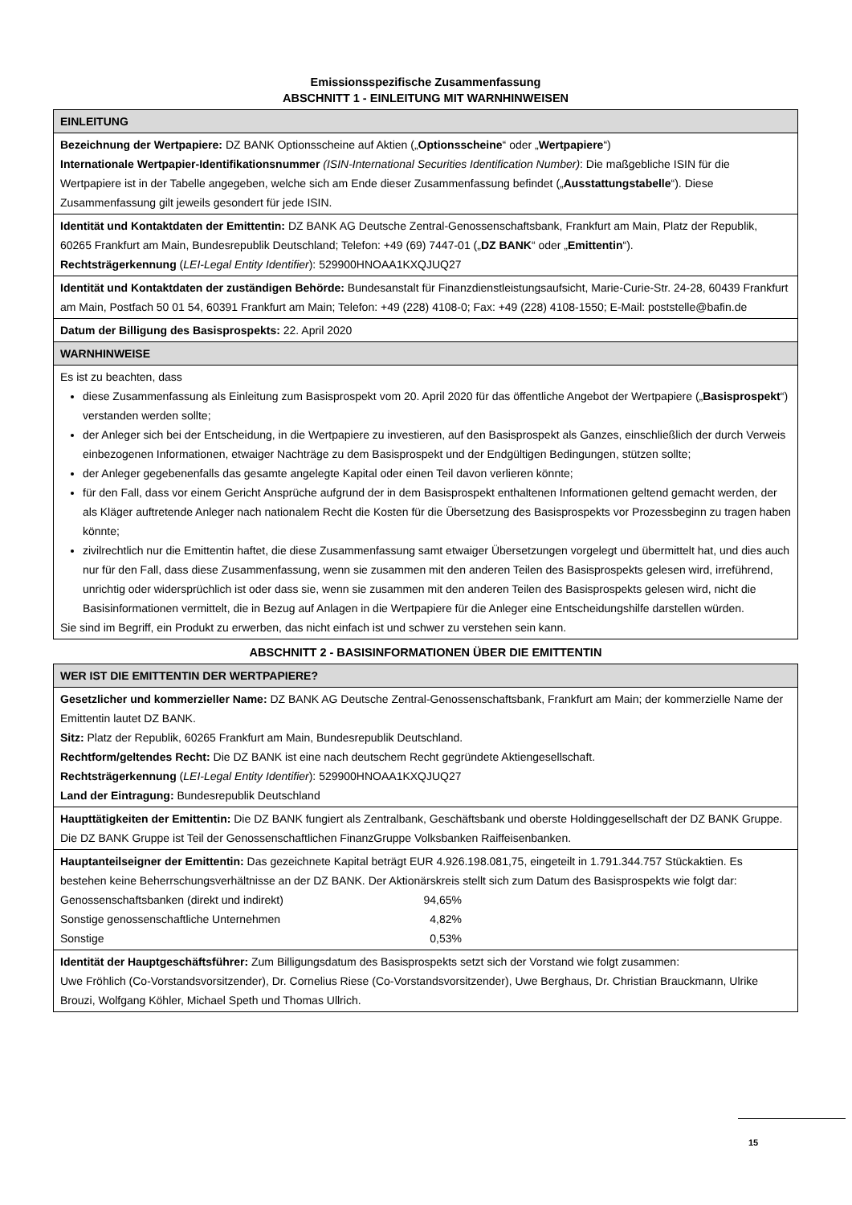Emissionsspezifische Zusammenfassung
ABSCHNITT 1 - EINLEITUNG MIT WARNHINWEISEN
| EINLEITUNG |
| --- |
| Bezeichnung der Wertpapiere: DZ BANK Optionsscheine auf Aktien („ Optionsscheine “ oder „ Wertpapiere “) Internationale Wertpapier-Identifikationsnummer (ISIN-International Securities Identification Number) : Die maßgebliche ISIN für die Wertpapiere ist in der Tabelle angegeben, welche sich am Ende dieser Zusammenfassung befindet („ Ausstattungstabelle “). Diese Zusammenfassung gilt jeweils gesondert für jede ISIN. |
| Identität und Kontaktdaten der Emittentin: DZ BANK AG Deutsche Zentral-Genossenschaftsbank, Frankfurt am Main, Platz der Republik, 60265 Frankfurt am Main, Bundesrepublik Deutschland; Telefon: +49 (69) 7447-01 („ DZ BANK “ oder „ Emittentin “). Rechtsträgerkennung ( LEI-Legal Entity Identifier ): 529900HNOAA1KXQJUQ27 |
| Identität und Kontaktdaten der zuständigen Behörde: Bundesanstalt für Finanzdienstleistungsaufsicht, Marie-Curie-Str. 24-28, 60439 Frankfurt am Main, Postfach 50 01 54, 60391 Frankfurt am Main; Telefon: +49 (228) 4108-0; Fax: +49 (228) 4108-1550; E-Mail: poststelle@bafin.de |
| Datum der Billigung des Basisprospekts: 22. April 2020 |
| WARNHINWEISE |
| Es ist zu beachten, dass diese Zusammenfassung als Einleitung zum Basisprospekt vom 20. April 2020 für das öffentliche Angebot der Wertpapiere („ Basisprospekt “) verstanden werden sollte; der Anleger sich bei der Entscheidung, in die Wertpapiere zu investieren, auf den Basisprospekt als Ganzes, einschließlich der durch Verweis einbezogenen Informationen, etwaiger Nachträge zu dem Basisprospekt und der Endgültigen Bedingungen, stützen sollte; der Anleger gegebenenfalls das gesamte angelegte Kapital oder einen Teil davon verlieren könnte; für den Fall, dass vor einem Gericht Ansprüche aufgrund der in dem Basisprospekt enthaltenen Informationen geltend gemacht werden, der als Kläger auftretende Anleger nach nationalem Recht die Kosten für die Übersetzung des Basisprospekts vor Prozessbeginn zu tragen haben könnte; zivilrechtlich nur die Emittentin haftet, die diese Zusammenfassung samt etwaiger Übersetzungen vorgelegt und übermittelt hat, und dies auch nur für den Fall, dass diese Zusammenfassung, wenn sie zusammen mit den anderen Teilen des Basisprospekts gelesen wird, irreführend, unrichtig oder widersprüchlich ist oder dass sie, wenn sie zusammen mit den anderen Teilen des Basisprospekts gelesen wird, nicht die Basisinformationen vermittelt, die in Bezug auf Anlagen in die Wertpapiere für die Anleger eine Entscheidungshilfe darstellen würden. Sie sind im Begriff, ein Produkt zu erwerben, das nicht einfach ist und schwer zu verstehen sein kann. |
ABSCHNITT 2 - BASISINFORMATIONEN ÜBER DIE EMITTENTIN
| WER IST DIE EMITTENTIN DER WERTPAPIERE? |
| --- |
| Gesetzlicher und kommerzieller Name: DZ BANK AG Deutsche Zentral-Genossenschaftsbank, Frankfurt am Main; der kommerzielle Name der Emittentin lautet DZ BANK. Sitz: Platz der Republik, 60265 Frankfurt am Main, Bundesrepublik Deutschland. Rechtform/geltendes Recht: Die DZ BANK ist eine nach deutschem Recht gegründete Aktiengesellschaft. Rechtsträgerkennung ( LEI-Legal Entity Identifier ): 529900HNOAA1KXQJUQ27 Land der Eintragung: Bundesrepublik Deutschland |
| Haupttätigkeiten der Emittentin: Die DZ BANK fungiert als Zentralbank, Geschäftsbank und oberste Holdinggesellschaft der DZ BANK Gruppe. Die DZ BANK Gruppe ist Teil der Genossenschaftlichen FinanzGruppe Volksbanken Raiffeisenbanken. |
| Hauptanteilseigner der Emittentin: Das gezeichnete Kapital beträgt EUR 4.926.198.081,75, eingeteilt in 1.791.344.757 Stückaktien. Es bestehen keine Beherrschungsverhältnisse an der DZ BANK. Der Aktionärskreis stellt sich zum Datum des Basisprospekts wie folgt dar: / Genossenschaftsbanken (direkt und indirekt) / 94,65% / / Sonstige genossenschaftliche Unternehmen / 4,82% / / Sonstige / 0,53% / |
| Identität der Hauptgeschäftsführer: Zum Billigungsdatum des Basisprospekts setzt sich der Vorstand wie folgt zusammen: Uwe Fröhlich (Co-Vorstandsvorsitzender), Dr. Cornelius Riese (Co-Vorstandsvorsitzender), Uwe Berghaus, Dr. Christian Brauckmann, Ulrike Brouzi, Wolfgang Köhler, Michael Speth und Thomas Ullrich. |
15